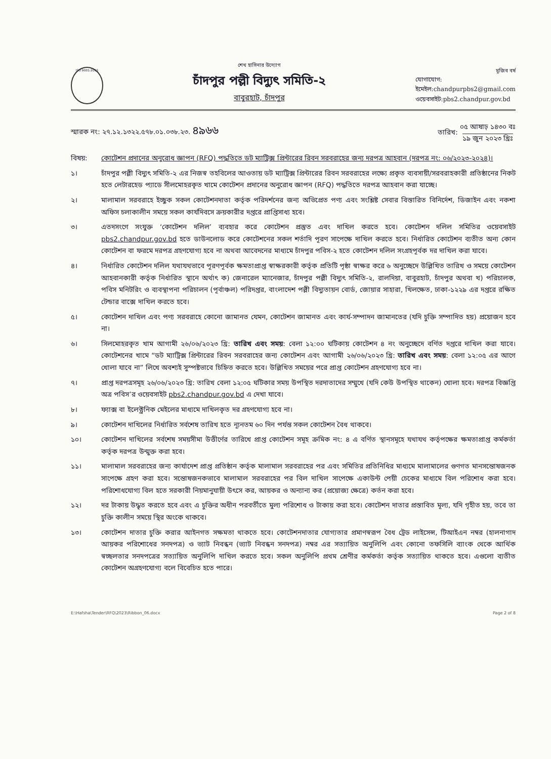ISO 9001:2015
শেখ হাসিনার উদ্যোগ
চাঁদপুর পল্লী বিদ্যুৎ সমিতি-২
বাবুরহাট, চাঁদপুর
মুজিব বর্ষ
যোগাযোগ:
ইমেইল:chandpurpbs2@gmail.com
ওয়েবসাইট:pbs2.chandpur.gov.bd
স্মারক নং: ২৭.১২.১৩২২.৫৭৮.০১.০৩৮.২৩. ৪৯৬৬
তারিখ: ০৫ আষাঢ় ১৪৩০ বঃ
১৯ জুন ২০২৩ খ্রিঃ
বিষয়: কোটেশন প্রদানের অনুরোধ জ্ঞাপন (RFQ) পদ্ধতিতে ডট ম্যাট্রিক্স প্রিন্টারের রিবন সরবরাহের জন্য দরপত্র আহবান (দরপত্র নং: ০৬/২০২৩-২০২৪)।
১। চাঁদপুর পল্লী বিদ্যুৎ সমিতি-২ এর নিজস্ব তহবিলের আওতায় ডট ম্যাট্রিক্স প্রিন্টারের রিবন সরবরাহের লক্ষ্যে প্রকৃত ব্যবসায়ী/সরবরাহকারী প্রতিষ্ঠানের নিকট হতে লেটারহেড প্যাডে সীলমোহরকৃত খামে কোটেশন প্রদানের অনুরোধ জ্ঞাপন (RFQ) পদ্ধতিতে দরপত্র আহবান করা যাচ্ছে।
২। মালামাল সরবরাহে ইচ্ছুক সকল কোটেশনদাতা কর্তৃক পরিদর্শনের জন্য অভিপ্রেত পণ্য এবং সংশ্লিষ্ট সেবার বিস্তারিত বিনির্দেশ, ডিজাইন এবং নকশা অফিস চলাকালীন সময়ে সকল কার্যদিবসে ক্রয়কারীর দপ্তরে প্রাপ্তিসাধ্য হবে।
৩। এতদসংগে সংযুক্ত ‘কোটেশন দলিল’ ব্যবহার করে কোটেশন প্রস্তুত এবং দাখিল করতে হবে। কোটেশন দলিল সমিতির ওয়েবসাইট pbs2.chandpur.gov.bd হতে ডাউনলোড করে কোটেশনের সকল শর্তাদি পূরণ সাপেক্ষে দাখিল করতে হবে। নির্ধারিত কোটেশন ব্যতীত অন্য কোন কোটেশন বা ফরমে দরপত্র গ্রহণযোগ্য হবে না অথবা আবেদনের মাধ্যমে চাঁদপুর পবিস-২ হতে কোটেশন দলিল সংগ্রহপূর্বক দর দাখিল করা যাবে।
৪। নির্ধারিত কোটেশন দলিল যথাযথভাবে পূরণপূর্বক ক্ষমতাপ্রাপ্ত স্বাক্ষরকারী কর্তৃক প্রতিটি পৃষ্ঠা স্বাক্ষর করে ৬ অনুচ্ছেদে উল্লিখিত তারিখ ও সময়ে কোটেশন আহবানকারী কর্তৃক নির্ধারিত স্থানে অর্থাৎ ক) জেনারেল ম্যানেজার, চাঁদপুর পল্লী বিদ্যুৎ সমিতি-২, রালদিয়া, বাবুরহাট, চাঁদপুর অথবা খ) পরিচালক, পবিস মনিটরিং ও ব্যবস্থাপনা পরিচালন (পূর্বাঞ্চল) পরিদপ্তর, বাংলাদেশ পল্লী বিদ্যুতায়ন বোর্ড, জোয়ার সাহারা, খিলক্ষেত, ঢাকা-১২২৯ এর দপ্তরে রক্ষিত টেন্ডার বাক্সে দাখিল করতে হবে।
৫। কোটেশন দাখিল এবং পণ্য সরবরাহে কোনো জামানত যেমন, কোটেশন জামানত এবং কার্য-সম্পাদন জামানতের (যদি চুক্তি সম্পাদিত হয়) প্রয়োজন হবে না।
৬। সিলমোহরকৃত খাম আগামী ২৬/০৬/২০২৩ খ্রি: তারিখ এবং সময়: বেলা ১২:০০ ঘটিকায় কোটেশন ৪ নং অনুচ্ছেদে বর্ণিত দপ্তরে দাখিল করা যাবে। কোটেশনের খামে “ডট ম্যাট্রিক্স প্রিন্টারের রিবন সরবরাহের জন্য কোটেশন এবং আগামী ২৬/০৬/২০২৩ খ্রি: তারিখ এবং সময়: বেলা ১২:০৫ এর আগে খোলা যাবে না” লিখে অবশ্যই সুস্পষ্টভাবে চিহ্নিত করতে হবে। উল্লিখিত সময়ের পরে প্রাপ্ত কোটেশন গ্রহণযোগ্য হবে না।
৭। প্রাপ্ত দরপত্রসমূহ ২৬/০৬/২০২৩ খ্রি: তারিখ বেলা ১২:০৫ ঘটিকার সময় উপস্থিত দরদাতাদের সম্মুখে (যদি কেউ উপস্থিত থাকেন) খোলা হবে। দরপত্র বিজ্ঞপ্তি অত্র পবিস’র ওয়েবসাইট pbs2.chandpur.gov.bd এ দেখা যাবে।
৮। ফ্যাক্স বা ইলেক্ট্রনিক মেইলের মাধ্যমে দাখিলকৃত দর গ্রহণযোগ্য হবে না।
৯। কোটেশন দাখিলের নির্ধারিত সর্বশেষ তারিখ হতে ন্যূনতম ৬০ দিন পর্যন্ত সকল কোটেশন বৈধ থাকবে।
১০। কোটেশন দাখিলের সর্বশেষ সময়সীমা উত্তীর্ণের তারিখে প্রাপ্ত কোটেশন সমূহ ক্রমিক নং: ৪ এ বর্ণিত স্থানসমূহে যথাযথ কর্তৃপক্ষের ক্ষমতাপ্রাপ্ত কর্মকর্তা কর্তৃক দরপত্র উন্মুক্ত করা হবে।
১১। মালামাল সরবরাহের জন্য কার্যাদেশ প্রাপ্ত প্রতিষ্ঠান কর্তৃক মালামাল সরবরাহের পর এবং সমিতির প্রতিনিধির মাধ্যমে মালামালের গুণগত মানসন্তোষজনক সাপেক্ষে গ্রহণ করা হবে। সন্তোষজনকভাবে মালামাল সরবরাহের পর বিল দাখিল সাপেক্ষে একাউন্ট পেয়ী চেকের মাধ্যমে বিল পরিশোধ করা হবে। পরিশোধযোগ্য বিল হতে সরকারী নিয়মানুযায়ী উৎসে কর, আয়কর ও অন্যান্য কর (প্রয়োজ্য ক্ষেত্রে) কর্তন করা হবে।
১২। দর টাকায় উদ্ধৃত করতে হবে এবং এ চুক্তির অধীন পরবর্তীতে মুল্য পরিশোধ ও টাকায় করা হবে। কোটেশন দাতার প্রস্তাবিত মূল্য, যদি গৃহীত হয়, তবে তা চুক্তি কালীন সময়ে স্থির অংকে থাকবে।
১৩। কোটেশন দাতার চুক্তি করার আইনগত সক্ষমতা থাকতে হবে। কোটেশনদাতার যোগ্যতার প্রমাণস্বরূপ বৈধ ট্রেড লাইসেন্স, টিআইএন নম্বর (হালনাগাদ আয়কর পরিশোধের সনদপত্র) ও ভ্যাট নিবন্ধন (ভ্যাট নিবন্ধন সনদপত্র) নম্বর এর সত্যায়িত অনুলিপি এবং কোনো তফসিলি ব্যাংক থেকে আর্থিক স্বচ্ছলতার সনদপত্রের সত্যায়িত অনুলিপি দাখিল করতে হবে। সকল অনুলিপি প্রথম শ্রেণীর কর্মকর্তা কর্তৃক সত্যায়িত থাকতে হবে। এগুলো ব্যতীত কোটেশন অগ্রহণযোগ্য বলে বিবেচিত হতে পারে।
E:\Hafsha\Tender\RFQ\2023\Ribbon_06.docx Page 2 of 8